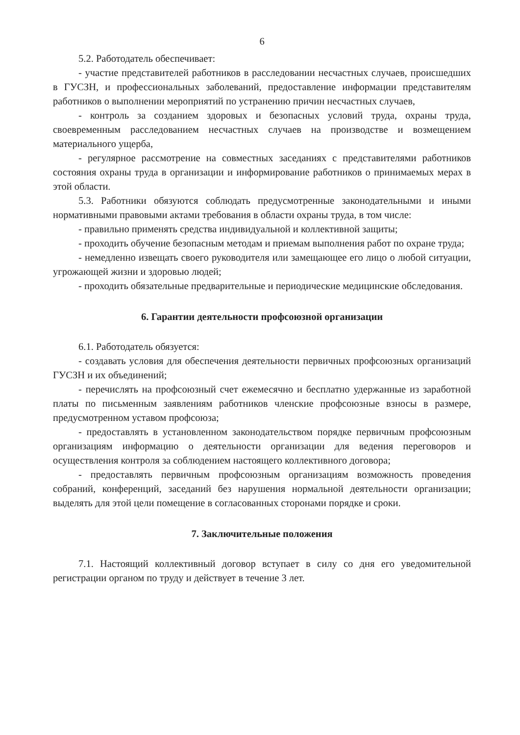6
5.2. Работодатель обеспечивает:
- участие представителей работников в расследовании несчастных случаев, происшедших в ГУСЗН, и профессиональных заболеваний, предоставление информации представителям работников о выполнении мероприятий по устранению причин несчастных случаев,
- контроль за созданием здоровых и безопасных условий труда, охраны труда, своевременным расследованием несчастных случаев на производстве и возмещением материального ущерба,
- регулярное рассмотрение на совместных заседаниях с представителями работников состояния охраны труда в организации и информирование работников о принимаемых мерах в этой области.
5.3. Работники обязуются соблюдать предусмотренные законодательными и иными нормативными правовыми актами требования в области охраны труда, в том числе:
- правильно применять средства индивидуальной и коллективной защиты;
- проходить обучение безопасным методам и приемам выполнения работ по охране труда;
- немедленно извещать своего руководителя или замещающее его лицо о любой ситуации, угрожающей жизни и здоровью людей;
- проходить обязательные предварительные и периодические медицинские обследования.
6. Гарантии деятельности профсоюзной организации
6.1. Работодатель обязуется:
- создавать условия для обеспечения деятельности первичных профсоюзных организаций ГУСЗН и их объединений;
- перечислять на профсоюзный счет ежемесячно и бесплатно удержанные из заработной платы по письменным заявлениям работников членские профсоюзные взносы в размере, предусмотренном уставом профсоюза;
- предоставлять в установленном законодательством порядке первичным профсоюзным организациям информацию о деятельности организации для ведения переговоров и осуществления контроля за соблюдением настоящего коллективного договора;
- предоставлять первичным профсоюзным организациям возможность проведения собраний, конференций, заседаний без нарушения нормальной деятельности организации; выделять для этой цели помещение в согласованных сторонами порядке и сроки.
7. Заключительные положения
7.1. Настоящий коллективный договор вступает в силу со дня его уведомительной регистрации органом по труду и действует в течение 3 лет.